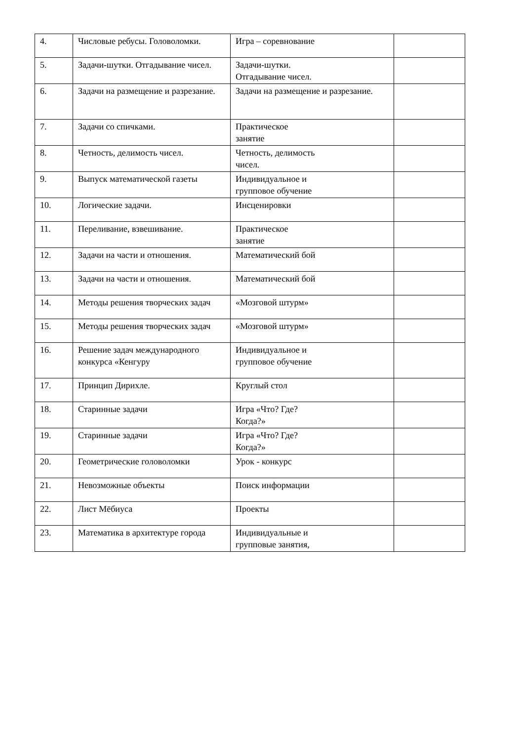| 4. | Числовые ребусы. Головоломки. | Игра – соревнование | |
| 5. | Задачи-шутки. Отгадывание чисел. | Задачи-шутки. Отгадывание чисел. | |
| 6. | Задачи на размещение и разрезание. | Задачи на размещение и разрезание. | |
| 7. | Задачи со спичками. | Практическое занятие | |
| 8. | Четность, делимость чисел. | Четность, делимость чисел. | |
| 9. | Выпуск математической газеты | Индивидуальное и групповое обучение | |
| 10. | Логические задачи. | Инсценировки | |
| 11. | Переливание, взвешивание. | Практическое занятие | |
| 12. | Задачи на части и отношения. | Математический бой | |
| 13. | Задачи на части и отношения. | Математический бой | |
| 14. | Методы решения творческих задач | «Мозговой штурм» | |
| 15. | Методы решения творческих задач | «Мозговой штурм» | |
| 16. | Решение задач международного конкурса «Кенгуру | Индивидуальное и групповое обучение | |
| 17. | Принцип Дирихле. | Круглый стол | |
| 18. | Старинные задачи | Игра «Что? Где? Когда?» | |
| 19. | Старинные задачи | Игра «Что? Где? Когда?» | |
| 20. | Геометрические головоломки | Урок - конкурс | |
| 21. | Невозможные объекты | Поиск информации | |
| 22. | Лист Мёбиуса | Проекты | |
| 23. | Математика в архитектуре города | Индивидуальные и групповые занятия, | |